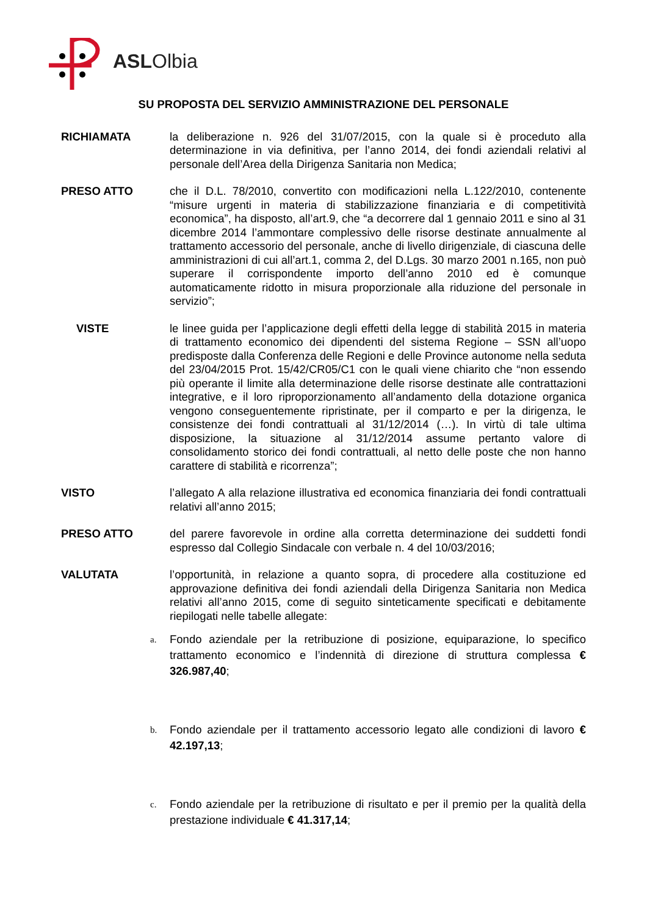ASLOlbia
SU PROPOSTA DEL SERVIZIO AMMINISTRAZIONE DEL PERSONALE
RICHIAMATA la deliberazione n. 926 del 31/07/2015, con la quale si è proceduto alla determinazione in via definitiva, per l’anno 2014, dei fondi aziendali relativi al personale dell’Area della Dirigenza Sanitaria non Medica;
PRESO ATTO che il D.L. 78/2010, convertito con modificazioni nella L.122/2010, contenente “misure urgenti in materia di stabilizzazione finanziaria e di competitività economica”, ha disposto, all’art.9, che “a decorrere dal 1 gennaio 2011 e sino al 31 dicembre 2014 l’ammontare complessivo delle risorse destinate annualmente al trattamento accessorio del personale, anche di livello dirigenziale, di ciascuna delle amministrazioni di cui all’art.1, comma 2, del D.Lgs. 30 marzo 2001 n.165, non può superare il corrispondente importo dell’anno 2010 ed è comunque automaticamente ridotto in misura proporzionale alla riduzione del personale in servizio”;
VISTE le linee guida per l’applicazione degli effetti della legge di stabilità 2015 in materia di trattamento economico dei dipendenti del sistema Regione – SSN all’uopo predisposte dalla Conferenza delle Regioni e delle Province autonome nella seduta del 23/04/2015 Prot. 15/42/CR05/C1 con le quali viene chiarito che “non essendo più operante il limite alla determinazione delle risorse destinate alle contrattazioni integrative, e il loro riproporzionamento all’andamento della dotazione organica vengono conseguentemente ripristinate, per il comparto e per la dirigenza, le consistenze dei fondi contrattuali al 31/12/2014 (…). In virtù di tale ultima disposizione, la situazione al 31/12/2014 assume pertanto valore di consolidamento storico dei fondi contrattuali, al netto delle poste che non hanno carattere di stabilità e ricorrenza”;
VISTO l’allegato A alla relazione illustrativa ed economica finanziaria dei fondi contrattuali relativi all’anno 2015;
PRESO ATTO del parere favorevole in ordine alla corretta determinazione dei suddetti fondi espresso dal Collegio Sindacale con verbale n. 4 del 10/03/2016;
VALUTATA l’opportunità, in relazione a quanto sopra, di procedere alla costituzione ed approvazione definitiva dei fondi aziendali della Dirigenza Sanitaria non Medica relativi all’anno 2015, come di seguito sinteticamente specificati e debitamente riepilogati nelle tabelle allegate:
a.
Fondo aziendale per la retribuzione di posizione, equiparazione, lo specifico trattamento economico e l’indennità di direzione di struttura complessa € 326.987,40;
b.
Fondo aziendale per il trattamento accessorio legato alle condizioni di lavoro € 42.197,13;
c.
Fondo aziendale per la retribuzione di risultato e per il premio per la qualità della prestazione individuale € 41.317,14;